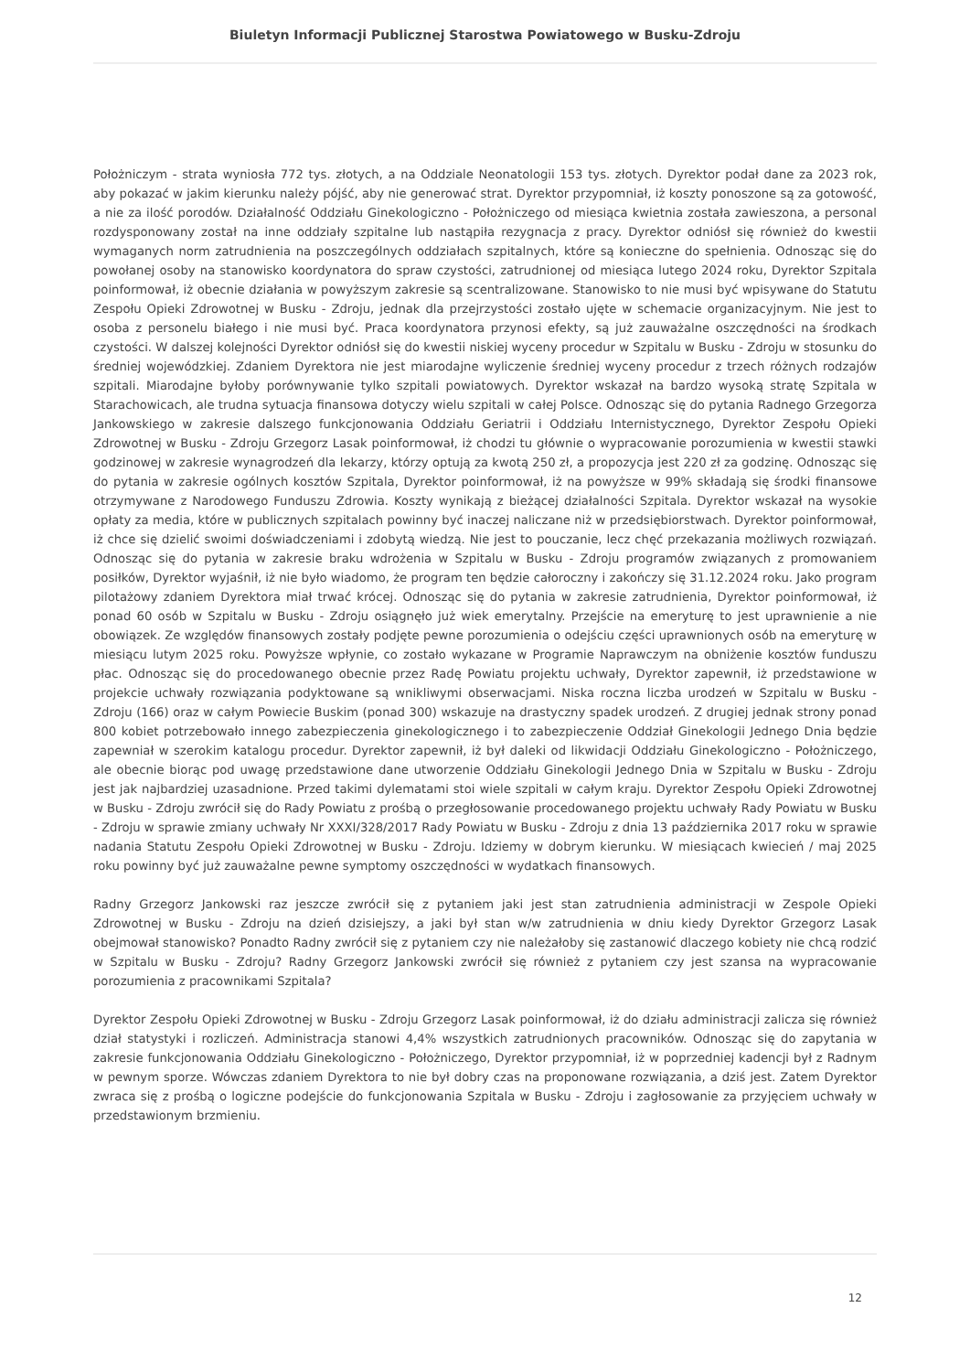Biuletyn Informacji Publicznej Starostwa Powiatowego w Busku-Zdroju
Położniczym - strata wyniosła 772 tys. złotych, a na Oddziale Neonatologii 153 tys. złotych. Dyrektor podał dane za 2023 rok, aby pokazać w jakim kierunku należy pójść, aby nie generować strat. Dyrektor przypomniał, iż koszty ponoszone są za gotowość, a nie za ilość porodów. Działalność Oddziału Ginekologiczno - Położniczego od miesiąca kwietnia została zawieszona, a personal rozdysponowany został na inne oddziały szpitalne lub nastąpiła rezygnacja z pracy. Dyrektor odniósł się również do kwestii wymaganych norm zatrudnienia na poszczególnych oddziałach szpitalnych, które są konieczne do spełnienia. Odnosząc się do powołanej osoby na stanowisko koordynatora do spraw czystości, zatrudnionej od miesiąca lutego 2024 roku, Dyrektor Szpitala poinformował, iż obecnie działania w powyższym zakresie są scentralizowane. Stanowisko to nie musi być wpisywane do Statutu Zespołu Opieki Zdrowotnej w Busku - Zdroju, jednak dla przejrzystości zostało ujęte w schemacie organizacyjnym. Nie jest to osoba z personelu białego i nie musi być. Praca koordynatora przynosi efekty, są już zauważalne oszczędności na środkach czystości. W dalszej kolejności Dyrektor odniósł się do kwestii niskiej wyceny procedur w Szpitalu w Busku - Zdroju w stosunku do średniej wojewódzkiej. Zdaniem Dyrektora nie jest miarodajne wyliczenie średniej wyceny procedur z trzech różnych rodzajów szpitali. Miarodajne byłoby porównywanie tylko szpitali powiatowych. Dyrektor wskazał na bardzo wysoką stratę Szpitala w Starachowicach, ale trudna sytuacja finansowa dotyczy wielu szpitali w całej Polsce. Odnosząc się do pytania Radnego Grzegorza Jankowskiego w zakresie dalszego funkcjonowania Oddziału Geriatrii i Oddziału Internistycznego, Dyrektor Zespołu Opieki Zdrowotnej w Busku - Zdroju Grzegorz Lasak poinformował, iż chodzi tu głównie o wypracowanie porozumienia w kwestii stawki godzinowej w zakresie wynagrodzeń dla lekarzy, którzy optują za kwotą 250 zł, a propozycja jest 220 zł za godzinę. Odnosząc się do pytania w zakresie ogólnych kosztów Szpitala, Dyrektor poinformował, iż na powyższe w 99% składają się środki finansowe otrzymywane z Narodowego Funduszu Zdrowia. Koszty wynikają z bieżącej działalności Szpitala. Dyrektor wskazał na wysokie opłaty za media, które w publicznych szpitalach powinny być inaczej naliczane niż w przedsiębiorstwach. Dyrektor poinformował, iż chce się dzielić swoimi doświadczeniami i zdobytą wiedzą. Nie jest to pouczanie, lecz chęć przekazania możliwych rozwiązań. Odnosząc się do pytania w zakresie braku wdrożenia w Szpitalu w Busku - Zdroju programów związanych z promowaniem posiłków, Dyrektor wyjaśnił, iż nie było wiadomo, że program ten będzie całoroczny i zakończy się 31.12.2024 roku. Jako program pilotażowy zdaniem Dyrektora miał trwać krócej. Odnosząc się do pytania w zakresie zatrudnienia, Dyrektor poinformował, iż ponad 60 osób w Szpitalu w Busku - Zdroju osiągnęło już wiek emerytalny. Przejście na emeryturę to jest uprawnienie a nie obowiązek. Ze względów finansowych zostały podjęte pewne porozumienia o odejściu części uprawnionych osób na emeryturę w miesiącu lutym 2025 roku. Powyższe wpłynie, co zostało wykazane w Programie Naprawczym na obniżenie kosztów funduszu płac. Odnosząc się do procedowanego obecnie przez Radę Powiatu projektu uchwały, Dyrektor zapewnił, iż przedstawione w projekcie uchwały rozwiązania podyktowane są wnikliwymi obserwacjami. Niska roczna liczba urodzeń w Szpitalu w Busku - Zdroju (166) oraz w całym Powiecie Buskim (ponad 300) wskazuje na drastyczny spadek urodzeń. Z drugiej jednak strony ponad 800 kobiet potrzebowało innego zabezpieczenia ginekologicznego i to zabezpieczenie Oddział Ginekologii Jednego Dnia będzie zapewniał w szerokim katalogu procedur. Dyrektor zapewnił, iż był daleki od likwidacji Oddziału Ginekologiczno - Położniczego, ale obecnie biorąc pod uwagę przedstawione dane utworzenie Oddziału Ginekologii Jednego Dnia w Szpitalu w Busku - Zdroju jest jak najbardziej uzasadnione. Przed takimi dylematami stoi wiele szpitali w całym kraju. Dyrektor Zespołu Opieki Zdrowotnej w Busku - Zdroju zwrócił się do Rady Powiatu z prośbą o przegłosowanie procedowanego projektu uchwały Rady Powiatu w Busku - Zdroju w sprawie zmiany uchwały Nr XXXI/328/2017 Rady Powiatu w Busku - Zdroju z dnia 13 października 2017 roku w sprawie nadania Statutu Zespołu Opieki Zdrowotnej w Busku - Zdroju. Idziemy w dobrym kierunku. W miesiącach kwiecień / maj 2025 roku powinny być już zauważalne pewne symptomy oszczędności w wydatkach finansowych.
Radny Grzegorz Jankowski raz jeszcze zwrócił się z pytaniem jaki jest stan zatrudnienia administracji w Zespole Opieki Zdrowotnej w Busku - Zdroju na dzień dzisiejszy, a jaki był stan w/w zatrudnienia w dniu kiedy Dyrektor Grzegorz Lasak obejmował stanowisko? Ponadto Radny zwrócił się z pytaniem czy nie należałoby się zastanowić dlaczego kobiety nie chcą rodzić w Szpitalu w Busku - Zdroju? Radny Grzegorz Jankowski zwrócił się również z pytaniem czy jest szansa na wypracowanie porozumienia z pracownikami Szpitala?
Dyrektor Zespołu Opieki Zdrowotnej w Busku - Zdroju Grzegorz Lasak poinformował, iż do działu administracji zalicza się również dział statystyki i rozliczeń. Administracja stanowi 4,4% wszystkich zatrudnionych pracowników. Odnosząc się do zapytania w zakresie funkcjonowania Oddziału Ginekologiczno - Położniczego, Dyrektor przypomniał, iż w poprzedniej kadencji był z Radnym w pewnym sporze. Wówczas zdaniem Dyrektora to nie był dobry czas na proponowane rozwiązania, a dziś jest. Zatem Dyrektor zwraca się z prośbą o logiczne podejście do funkcjonowania Szpitala w Busku - Zdroju i zagłosowanie za przyjęciem uchwały w przedstawionym brzmieniu.
12